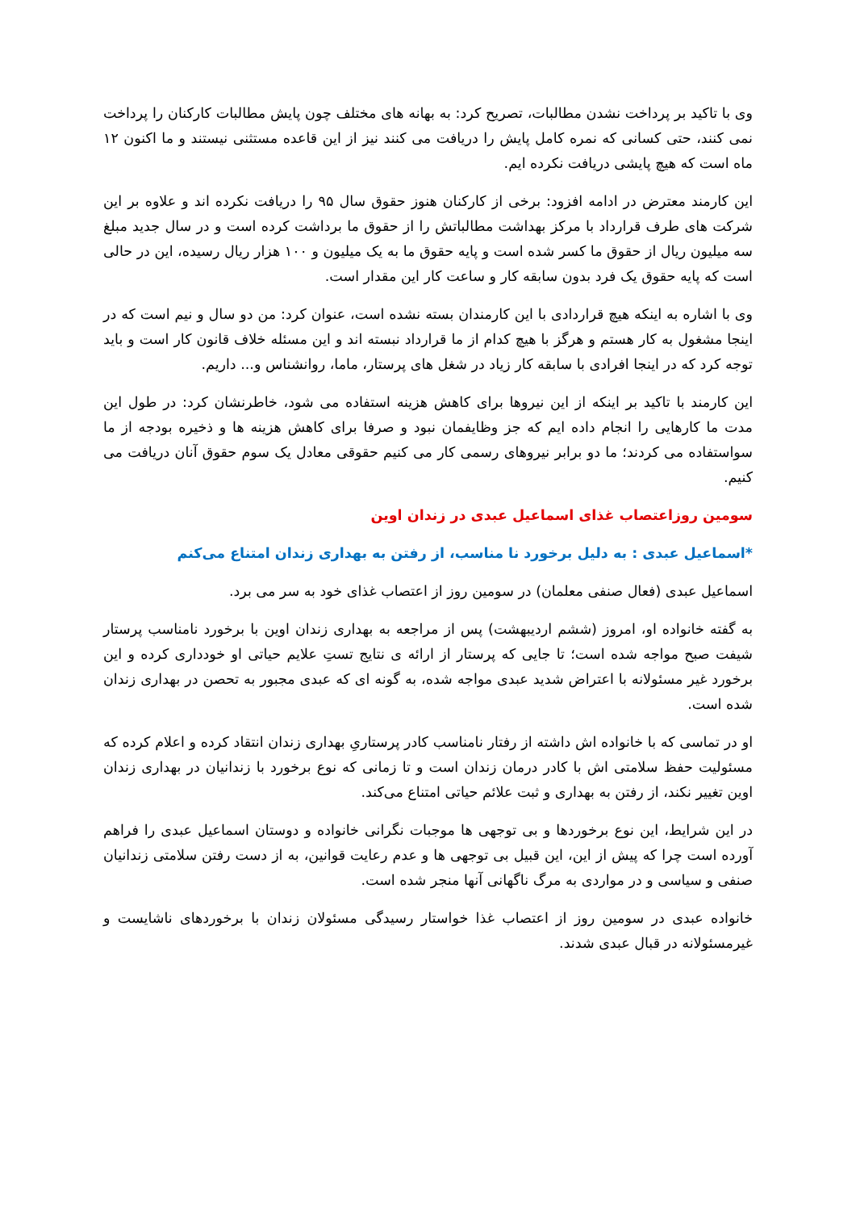وی با تاکید بر پرداخت نشدن مطالبات، تصریح کرد: به بهانه های مختلف چون پایش مطالبات کارکنان را پرداخت نمی کنند، حتی کسانی که نمره کامل پایش را دریافت می کنند نیز از این قاعده مستثنی نیستند و ما اکنون ۱۲ ماه است که هیچ پایشی دریافت نکرده ایم.
این کارمند معترض در ادامه افزود: برخی از کارکنان هنوز حقوق سال ۹۵ را دریافت نکرده اند و علاوه بر این شرکت های طرف قرارداد با مرکز بهداشت مطالباتش را از حقوق ما برداشت کرده است و در سال جدید مبلغ سه میلیون ریال از حقوق ما کسر شده است و پایه حقوق ما به یک میلیون و ۱۰۰ هزار ریال رسیده، این در حالی است که پایه حقوق یک فرد بدون سابقه کار و ساعت کار این مقدار است.
وی با اشاره به اینکه هیچ قراردادی با این کارمندان بسته نشده است، عنوان کرد: من دو سال و نیم است که در اینجا مشغول به کار هستم و هرگز با هیچ کدام از ما قرارداد نبسته اند و این مسئله خلاف قانون کار است و باید توجه کرد که در اینجا افرادی با سابقه کار زیاد در شغل های پرستار، ماما، روانشناس و... داریم.
این کارمند با تاکید بر اینکه از این نیروها برای کاهش هزینه استفاده می شود، خاطرنشان کرد: در طول این مدت ما کارهایی را انجام داده ایم که جز وظایفمان نبود و صرفا برای کاهش هزینه ها و ذخیره بودجه از ما سواستفاده می کردند؛ ما دو برابر نیروهای رسمی کار می کنیم حقوقی معادل یک سوم حقوق آنان دریافت می کنیم.
سومین روزاعتصاب غذای اسماعیل عبدی در زندان اوین
*اسماعیل عبدی : به دلیل برخورد نا مناسب، از رفتن به بهداری زندان امتناع می‌کنم
اسماعیل عبدی (فعال صنفی معلمان) در سومین روز از اعتصاب غذای خود به سر می برد.
به گفته خانواده او، امروز (ششم اردیبهشت) پس از مراجعه به بهداری زندان اوین با برخورد نامناسب پرستار شیفت صبح مواجه شده است؛ تا جایی که پرستار از ارائه ی نتایج تستِ علایم حیاتی او خودداری کرده و این برخورد غیر مسئولانه با اعتراض شدید عبدی مواجه شده، به گونه ای که عبدی مجبور به تحصن در بهداری زندان شده است.
او در تماسی که با خانواده اش داشته از رفتار نامناسب کادر پرستاریِ بهداری زندان انتقاد کرده و اعلام کرده که مسئولیت حفظ سلامتی اش با کادر درمان زندان است و تا زمانی که نوع برخورد با زندانیان در بهداری زندان اوین تغییر نکند، از رفتن به بهداری و ثبت علائم حیاتی امتناع می‌کند.
در این شرایط، این نوع برخوردها و بی توجهی ها موجبات نگرانی خانواده و دوستان اسماعیل عبدی را فراهم آورده است چرا که پیش از این، این قبیل بی توجهی ها و عدم رعایت قوانین، به از دست رفتن سلامتی زندانیان صنفی و سیاسی و در مواردی به مرگ ناگهانی آنها منجر شده است.
خانواده عبدی در سومین روز از اعتصاب غذا خواستار رسیدگی مسئولان زندان با برخوردهای ناشایست و غیرمسئولانه در قبال عبدی شدند.